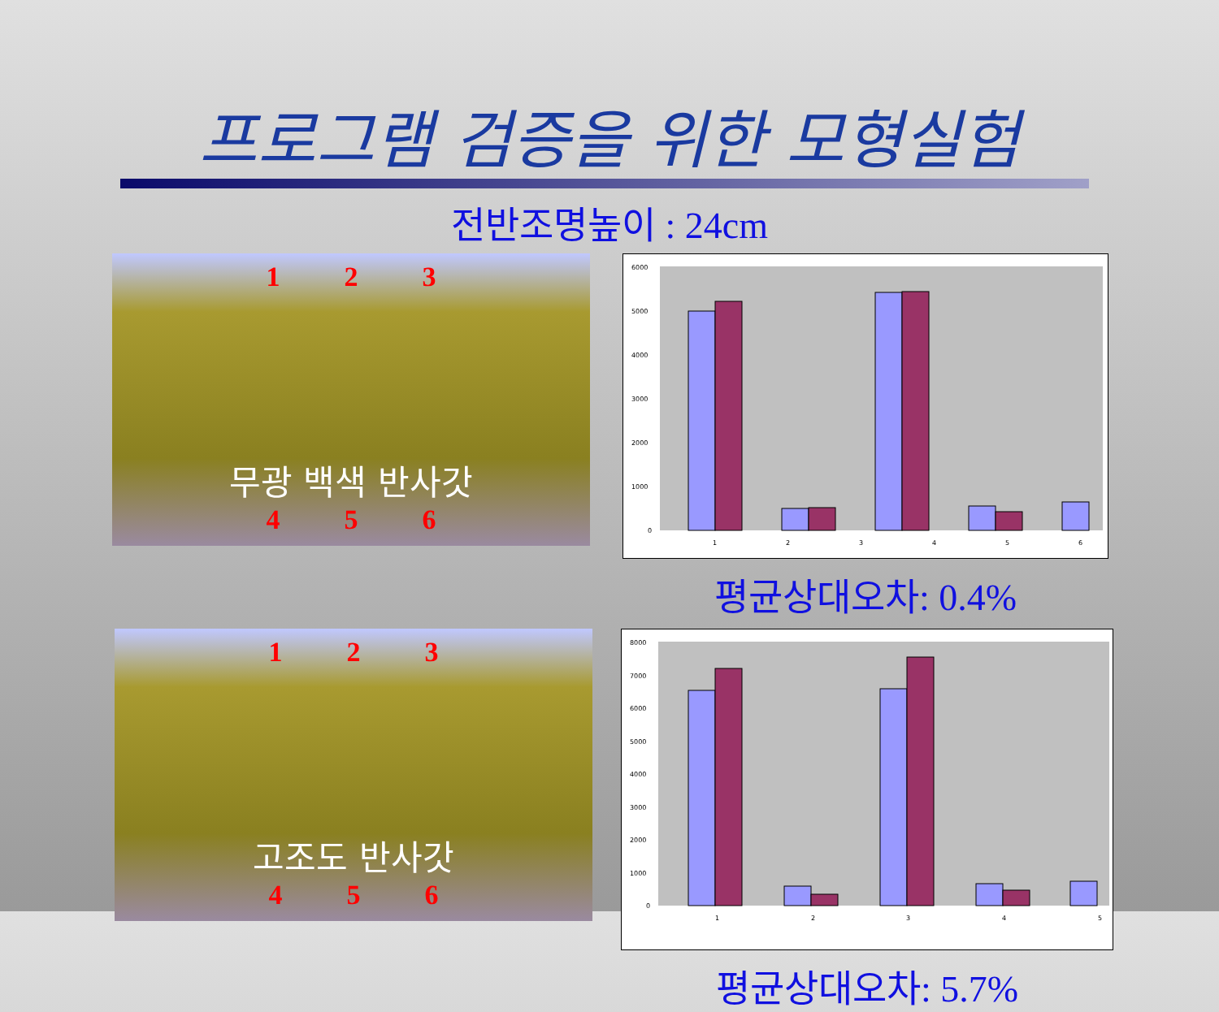프로그램 검증을 위한 모형실험
전반조명높이 : 24cm
1 2 3
무광 백색 반사갓
4 5 6
6000
5000
4000
3000
2000
1000
0
1
2
3
4
5
6
평균상대오차: 0.4%
1 2 3
고조도 반사갓
4 5 6
8000
7000
6000
5000
4000
3000
2000
1000
0
1
2
3
4
5
평균상대오차: 5.7%